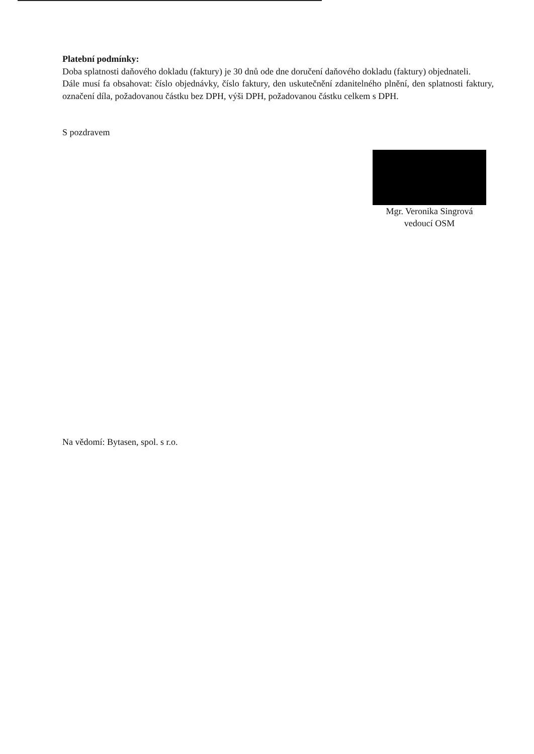Platební podmínky:
Doba splatnosti daňového dokladu (faktury) je 30 dnů ode dne doručení daňového dokladu (faktury) objednateli.
Dále musí fa obsahovat: číslo objednávky, číslo faktury, den uskutečnění zdanitelného plnění, den splatnosti faktury, označení díla, požadovanou částku bez DPH, výši DPH, požadovanou částku celkem s DPH.
S pozdravem
Mgr. Veronika Singrová
vedoucí OSM
Na vědomí: Bytasen, spol. s r.o.